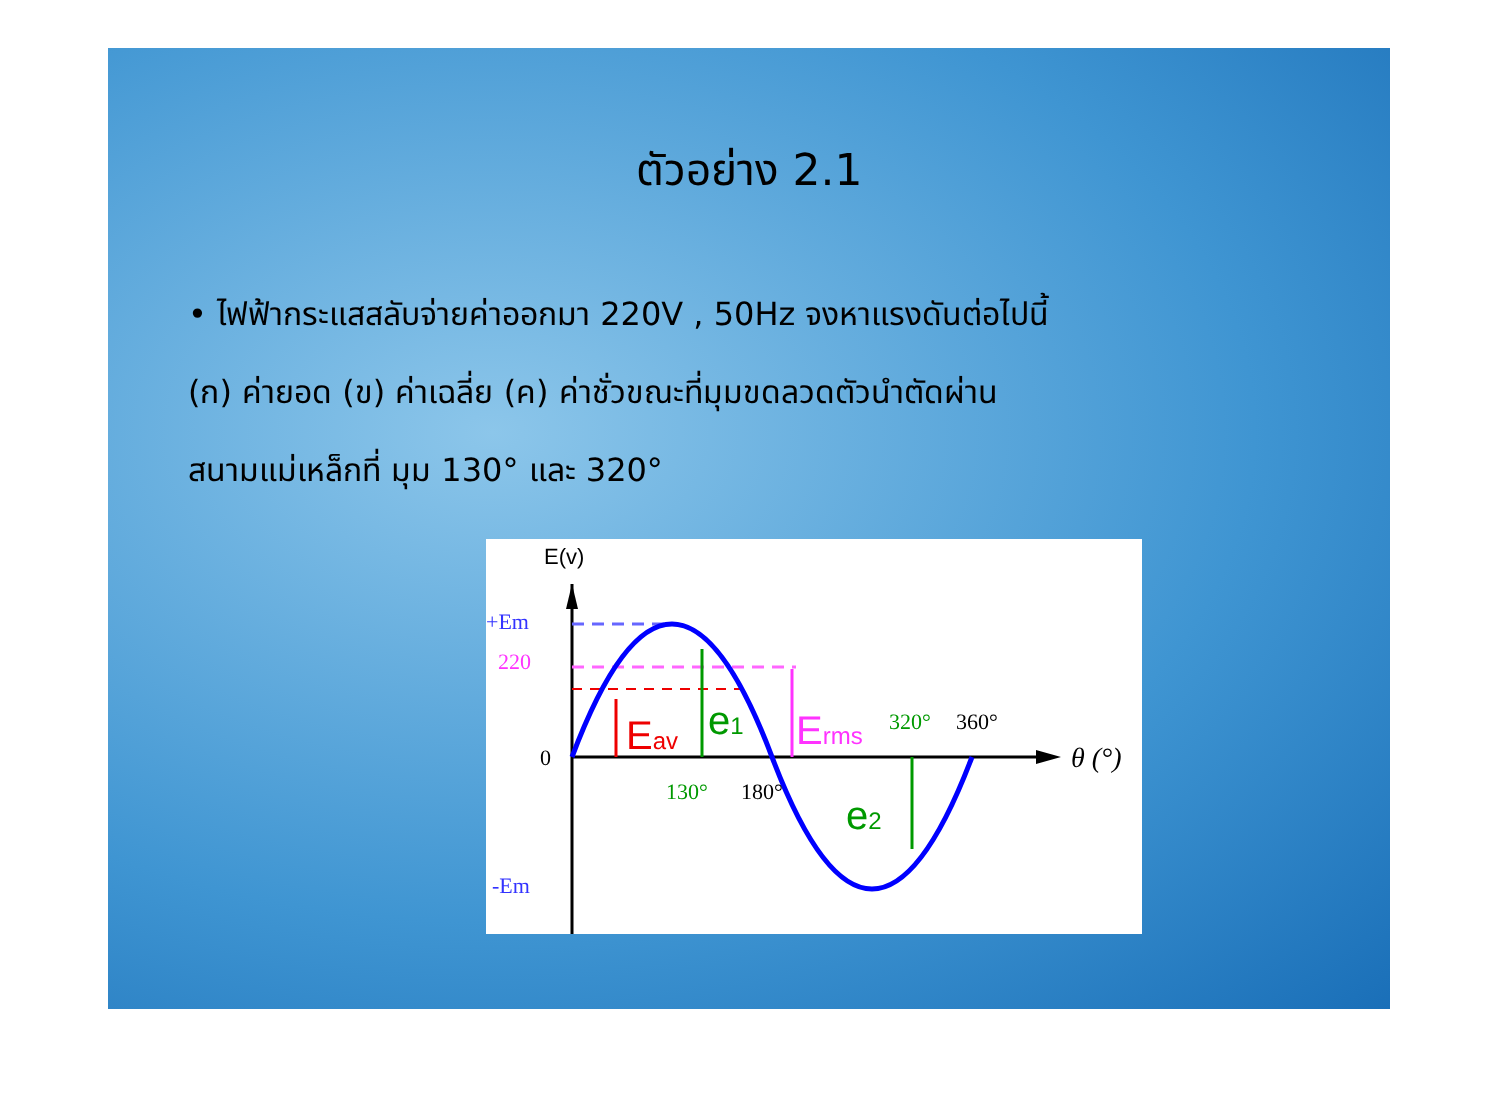ตัวอย่าง 2.1
• ไฟฟ้ากระแสสลับจ่ายค่าออกมา 220V , 50Hz จงหาแรงดันต่อไปนี้
(ก) ค่ายอด (ข) ค่าเฉลี่ย (ค) ค่าชั่วขณะที่มุมขดลวดตัวนำตัดผ่าน
สนามแม่เหล็กที่ มุม 130° และ 320°
E(v)
+Em
220
0
-Em
Eav
e1
Erms
e2
130°
180°
320°
360°
θ (°)